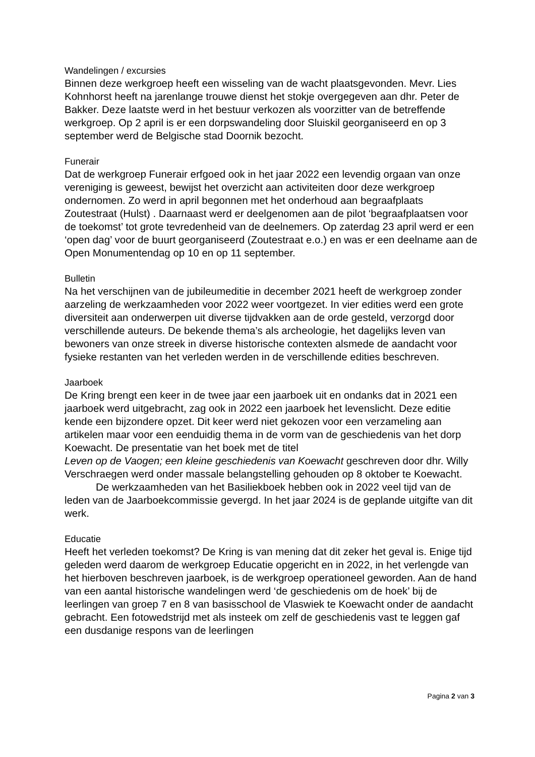Wandelingen / excursies
Binnen deze werkgroep heeft een wisseling van de wacht plaatsgevonden. Mevr. Lies Kohnhorst heeft na jarenlange trouwe dienst het stokje overgegeven aan dhr. Peter de Bakker. Deze laatste werd in het bestuur verkozen als voorzitter van de betreffende werkgroep. Op 2 april is er een dorpswandeling door Sluiskil georganiseerd en op 3 september werd de Belgische stad Doornik bezocht.
Funerair
Dat de werkgroep Funerair erfgoed ook in het jaar 2022 een levendig orgaan van onze vereniging is geweest, bewijst het overzicht aan activiteiten door deze werkgroep ondernomen. Zo werd in april begonnen met het onderhoud aan begraafplaats Zoutestraat (Hulst) . Daarnaast werd er deelgenomen aan de pilot ‘begraafplaatsen voor de toekomst’ tot grote tevredenheid van de deelnemers. Op zaterdag 23 april werd er een ‘open dag’ voor de buurt georganiseerd (Zoutestraat e.o.) en was er een deelname aan de Open Monumentendag op 10 en op 11 september.
Bulletin
Na het verschijnen van de jubileumeditie in december 2021 heeft de werkgroep zonder aarzeling de werkzaamheden voor 2022 weer voortgezet. In vier edities werd een grote diversiteit aan onderwerpen uit diverse tijdvakken aan de orde gesteld, verzorgd door verschillende auteurs. De bekende thema’s als archeologie, het dagelijks leven van bewoners van onze streek in diverse historische contexten alsmede de aandacht voor fysieke restanten van het verleden werden in de verschillende edities beschreven.
Jaarboek
De Kring brengt een keer in de twee jaar een jaarboek uit en ondanks dat in 2021 een jaarboek werd uitgebracht, zag ook in 2022 een jaarboek het levenslicht. Deze editie kende een bijzondere opzet. Dit keer werd niet gekozen voor een verzameling aan artikelen maar voor een eenduidig thema in de vorm van de geschiedenis van het dorp Koewacht. De presentatie van het boek met de titel
Leven op de Vaogen; een kleine geschiedenis van Koewacht geschreven door dhr. Willy Verschraegen werd onder massale belangstelling gehouden op 8 oktober te Koewacht.
De werkzaamheden van het Basiliekboek hebben ook in 2022 veel tijd van de leden van de Jaarboekcommissie gevergd. In het jaar 2024 is de geplande uitgifte van dit werk.
Educatie
Heeft het verleden toekomst? De Kring is van mening dat dit zeker het geval is. Enige tijd geleden werd daarom de werkgroep Educatie opgericht en in 2022, in het verlengde van het hierboven beschreven jaarboek, is de werkgroep operationeel geworden. Aan de hand van een aantal historische wandelingen werd ‘de geschiedenis om de hoek’ bij de leerlingen van groep 7 en 8 van basisschool de Vlaswiek te Koewacht onder de aandacht gebracht. Een fotowedstrijd met als insteek om zelf de geschiedenis vast te leggen gaf een dusdanige respons van de leerlingen
Pagina 2 van 3